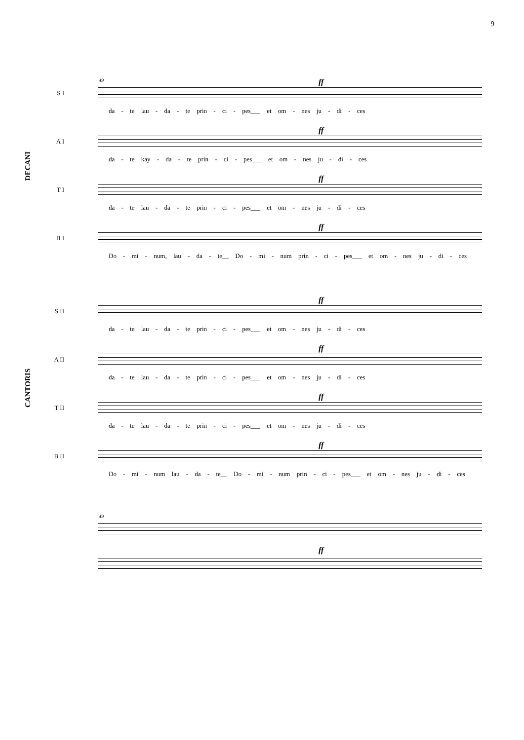9
DECANI
49
S I
ff
da - te lau - da - te prin - ci - pes___ et om - nes ju - di - ces
A I
ff
da - te kay - da - te prin - ci - pes___ et om - nes ju - di - ces
T I
ff
da - te lau - da - te prin - ci - pes___ et om - nes ju - di - ces
B I
ff
Do - mi - num, lau - da - te__ Do - mi - num prin - ci - pes___ et om - nes ju - di - ces
CANTORIS
S II
ff
da - te lau - da - te prin - ci - pes___ et om - nes ju - di - ces
A II
ff
da - te lau - da - te prin - ci - pes___ et om - nes ju - di - ces
T II
ff
da - te lau - da - te prin - ci - pes___ et om - nes ju - di - ces
B II
ff
Do - mi - num lau - da - te__ Do - mi - num prin - ci - pes___ et om - nes ju - di - ces
49
ff